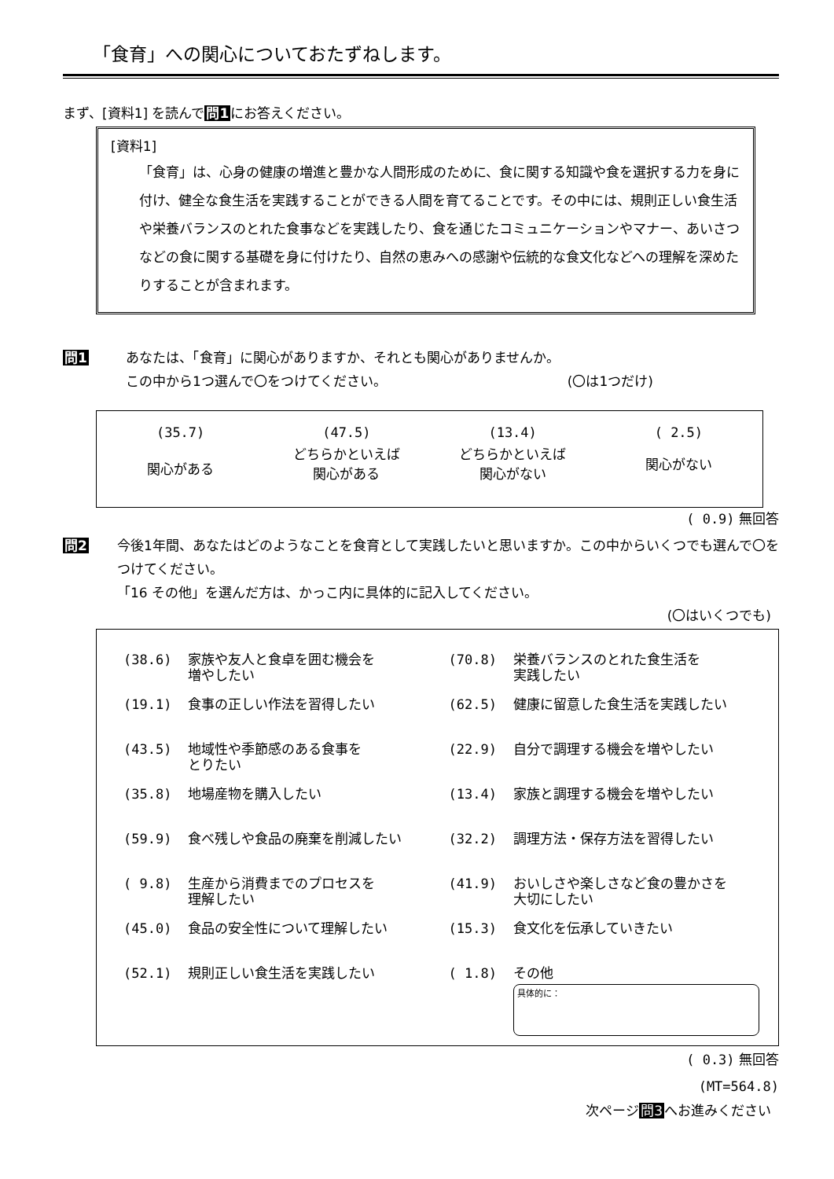「食育」への関心についておたずねします。
まず、[資料1] を読んで問1にお答えください。
[資料1]
「食育」は、心身の健康の増進と豊かな人間形成のために、食に関する知識や食を選択する力を身に付け、健全な食生活を実践することができる人間を育てることです。その中には、規則正しい食生活や栄養バランスのとれた食事などを実践したり、食を通じたコミュニケーションやマナー、あいさつなどの食に関する基礎を身に付けたり、自然の恵みへの感謝や伝統的な食文化などへの理解を深めたりすることが含まれます。
問1 あなたは、「食育」に関心がありますか、それとも関心がありませんか。
この中から1つ選んで〇をつけてください。 (〇は1つだけ)
| (35.7) | (47.5) | (13.4) | ( 2.5) |
| 関心がある | どちらかといえば 関心がある | どちらかといえば 関心がない | 関心がない |
( 0.9) 無回答
問2 今後1年間、あなたはどのようなことを食育として実践したいと思いますか。この中からいくつでも選んで〇をつけてください。
「16 その他」を選んだ方は、かっこ内に具体的に記入してください。
(〇はいくつでも)
| (38.6) | 家族や友人と食卓を囲む機会を 増やしたい | (70.8) | 栄養バランスのとれた食生活を 実践したい |
| (19.1) | 食事の正しい作法を習得したい | (62.5) | 健康に留意した食生活を実践したい |
| (43.5) | 地域性や季節感のある食事を とりたい | (22.9) | 自分で調理する機会を増やしたい |
| (35.8) | 地場産物を購入したい | (13.4) | 家族と調理する機会を増やしたい |
| (59.9) | 食べ残しや食品の廃棄を削減したい | (32.2) | 調理方法・保存方法を習得したい |
| ( 9.8) | 生産から消費までのプロセスを 理解したい | (41.9) | おいしさや楽しさなど食の豊かさを 大切にしたい |
| (45.0) | 食品の安全性について理解したい | (15.3) | 食文化を伝承していきたい |
| (52.1) | 規則正しい食生活を実践したい | ( 1.8) | その他 具体的に： |
( 0.3) 無回答
(MT=564.8)
次ページ問3へお進みください